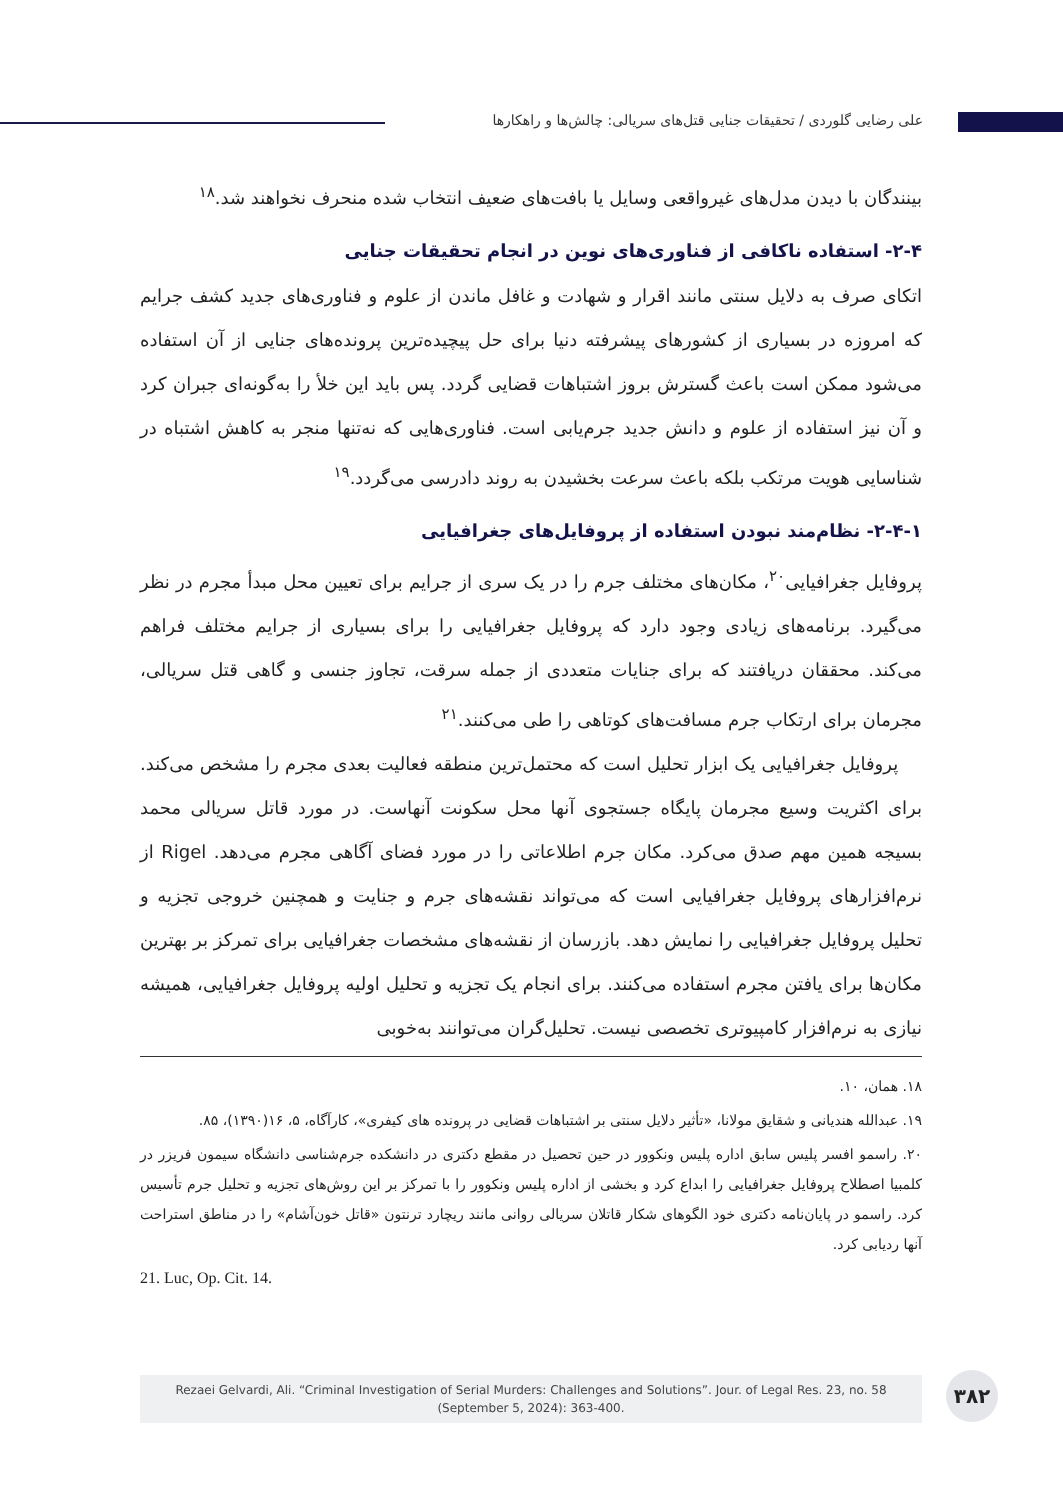علی رضایی گلوردی / تحقیقات جنایی قتل‌های سریالی: چالش‌ها و راهکارها
بینندگان با دیدن مدل‌های غیرواقعی وسایل یا بافت‌های ضعیف انتخاب شده منحرف نخواهند شد.<sup>۱۸</sup>
۲-۴- استفاده ناکافی از فناوری‌های نوین در انجام تحقیقات جنایی
اتکای صرف به دلایل سنتی مانند اقرار و شهادت و غافل ماندن از علوم و فناوری‌های جدید کشف جرایم که امروزه در بسیاری از کشورهای پیشرفته دنیا برای حل پیچیده‌ترین پرونده‌های جنایی از آن استفاده می‌شود ممکن است باعث گسترش بروز اشتباهات قضایی گردد. پس باید این خلأ را به‌گونه‌ای جبران کرد و آن نیز استفاده از علوم و دانش جدید جرم‌یابی است. فناوری‌هایی که نه‌تنها منجر به کاهش اشتباه در شناسایی هویت مرتکب بلکه باعث سرعت بخشیدن به روند دادرسی می‌گردد.<sup>۱۹</sup>
۲-۴-۱- نظام‌مند نبودن استفاده از پروفایل‌های جغرافیایی
پروفایل جغرافیایی<sup>۲۰</sup>، مکان‌های مختلف جرم را در یک سری از جرایم برای تعیین محل مبدأ مجرم در نظر می‌گیرد. برنامه‌های زیادی وجود دارد که پروفایل جغرافیایی را برای بسیاری از جرایم مختلف فراهم می‌کند. محققان دریافتند که برای جنایات متعددی از جمله سرقت، تجاوز جنسی و گاهی قتل سریالی، مجرمان برای ارتکاب جرم مسافت‌های کوتاهی را طی می‌کنند.<sup>۲۱</sup>
پروفایل جغرافیایی یک ابزار تحلیل است که محتمل‌ترین منطقه فعالیت بعدی مجرم را مشخص می‌کند. برای اکثریت وسیع مجرمان پایگاه جستجوی آنها محل سکونت آنهاست. در مورد قاتل سریالی محمد بسیجه همین مهم صدق می‌کرد. مکان جرم اطلاعاتی را در مورد فضای آگاهی مجرم می‌دهد. Rigel از نرم‌افزارهای پروفایل جغرافیایی است که می‌تواند نقشه‌های جرم و جنایت و همچنین خروجی تجزیه و تحلیل پروفایل جغرافیایی را نمایش دهد. بازرسان از نقشه‌های مشخصات جغرافیایی برای تمرکز بر بهترین مکان‌ها برای یافتن مجرم استفاده می‌کنند. برای انجام یک تجزیه و تحلیل اولیه پروفایل جغرافیایی، همیشه نیازی به نرم‌افزار کامپیوتری تخصصی نیست. تحلیل‌گران می‌توانند به‌خوبی
۱۸. همان، ۱۰.
۱۹. عبدالله هندیانی و شقایق مولانا، «تأثیر دلایل سنتی بر اشتباهات قضایی در پرونده های کیفری»، کارآگاه، ۵، ۱۶(۱۳۹۰)، ۸۵.
۲۰. راسمو افسر پلیس سابق اداره پلیس ونکوور در حین تحصیل در مقطع دکتری در دانشکده جرم‌شناسی دانشگاه سیمون فریزر در کلمبیا اصطلاح پروفایل جغرافیایی را ابداع کرد و بخشی از اداره پلیس ونکوور را با تمرکز بر این روش‌های تجزیه و تحلیل جرم تأسیس کرد. راسمو در پایان‌نامه دکتری خود الگوهای شکار قاتلان سریالی روانی مانند ریچارد ترنتون «قاتل خون‌آشام» را در مناطق استراحت آنها ردیابی کرد.
21. Luc, Op. Cit. 14.
Rezaei Gelvardi, Ali. “Criminal Investigation of Serial Murders: Challenges and Solutions”. Jour. of Legal Res. 23, no. 58
(September 5, 2024): 363-400.
۳۸۲